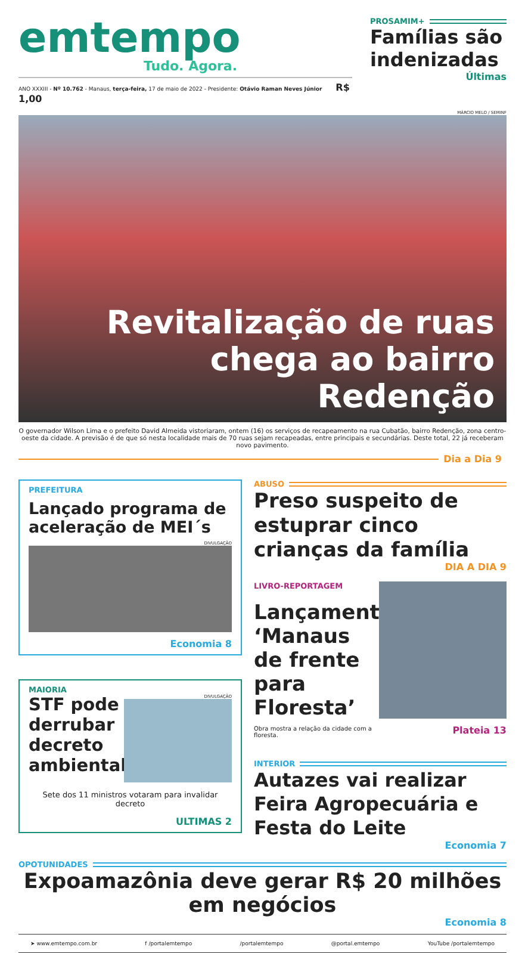emtempo
Tudo. Agora.
ANO XXXIII - Nº 10.762 - Manaus, terça-feira, 17 de maio de 2022 - Presidente: Otávio Raman Neves Júnior R$ 1,00
PROSAMIM+
Famílias são indenizadas
Últimas
MÁRCIO MELO / SEMINF
Revitalização de ruas chega ao bairro Redenção
O governador Wilson Lima e o prefeito David Almeida vistoriaram, ontem (16) os serviços de recapeamento na rua Cubatão, bairro Redenção, zona centro-oeste da cidade. A previsão é de que só nesta localidade mais de 70 ruas sejam recapeadas, entre principais e secundárias. Deste total, 22 já receberam novo pavimento.
Dia a Dia 9
PREFEITURA
Lançado programa de aceleração de MEI´s
DIVULGAÇÃO
Economia 8
MAIORIA
STF pode derrubar decreto ambiental
DIVULGAÇÃO
Sete dos 11 ministros votaram para invalidar decreto
ULTIMAS 2
ABUSO
Preso suspeito de estuprar cinco crianças da família
DIA A DIA 9
LIVRO-REPORTAGEM
Lançamento: ‘Manaus de frente para Floresta’
Obra mostra a relação da cidade com a floresta.
Plateia 13
INTERIOR
Autazes vai realizar Feira Agropecuária e Festa do Leite
Economia 7
OPOTUNIDADES
Expoamazônia deve gerar R$ 20 milhões em negócios
Economia 8
➤ www.emtempo.com.br f /portalemtempo /portalemtempo @portal.emtempo YouTube /portalemtempo